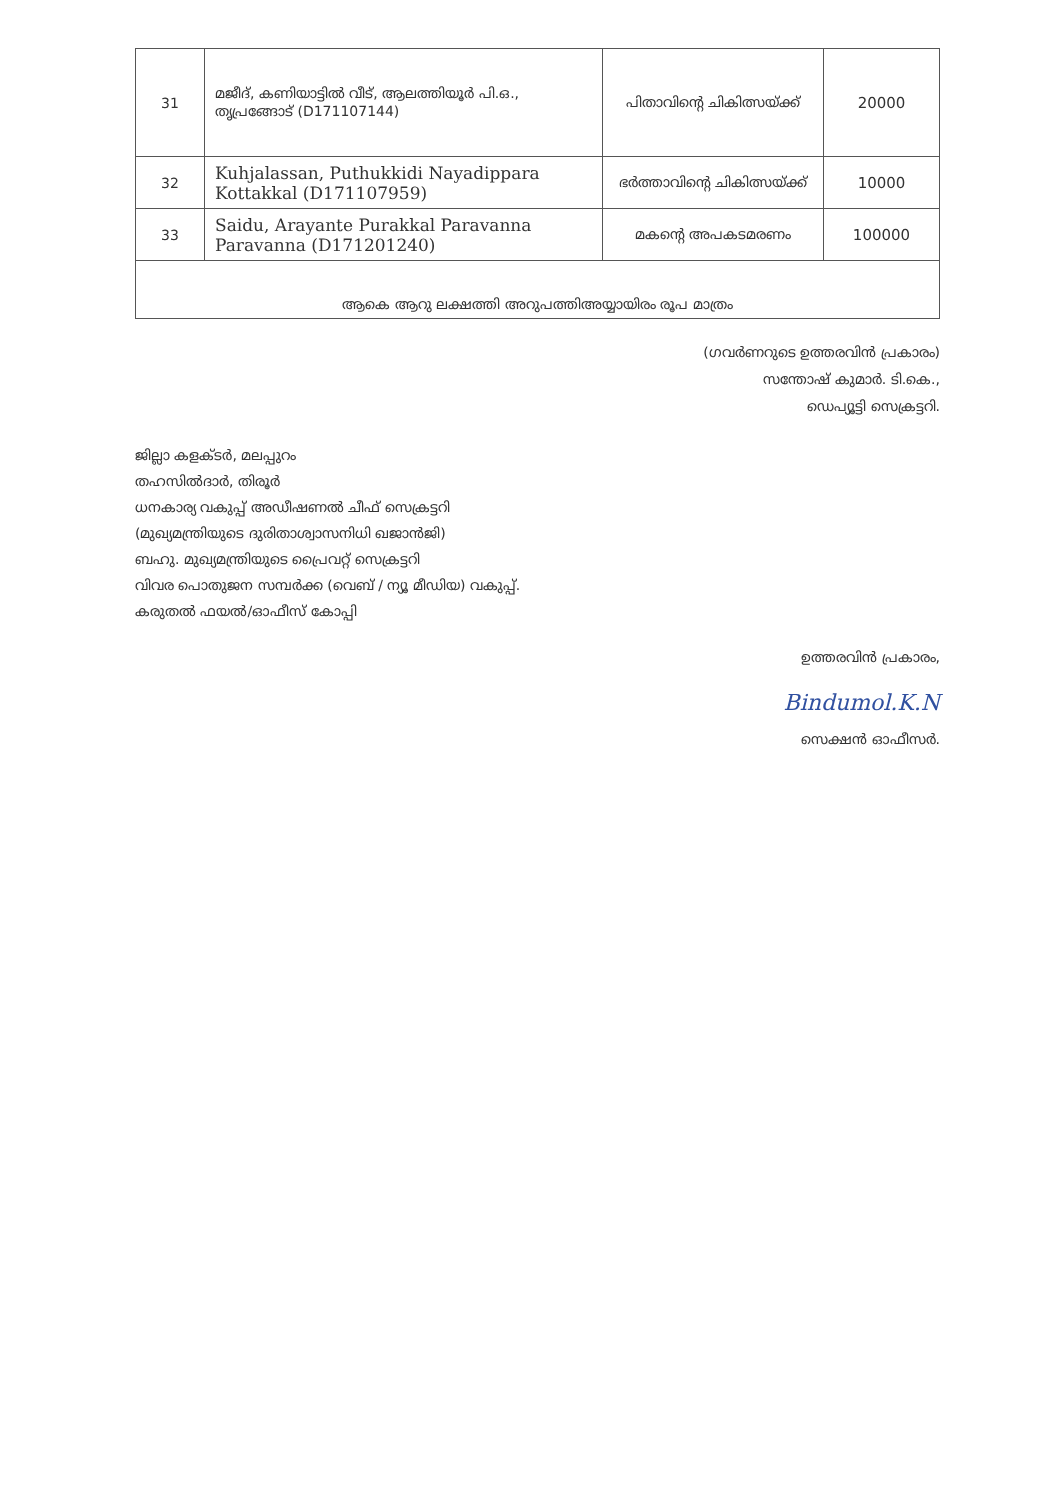| 31 | മജീദ്, കണിയാട്ടിൽ വീട്, ആലത്തിയൂർ പി.ഒ., തൃപ്രങ്ങോട് (D171107144) | പിതാവിന്റെ ചികിത്സയ്ക്ക് | 20000 |
| 32 | Kuhjalassan, Puthukkidi Nayadippara Kottakkal (D171107959) | ഭർത്താവിന്റെ ചികിത്സയ്ക്ക് | 10000 |
| 33 | Saidu, Arayante Purakkal Paravanna Paravanna (D171201240) | മകന്റെ അപകടമരണം | 100000 |
| ആകെ ആറു ലക്ഷത്തി അറുപത്തിഅയ്യായിരം രൂപ മാത്രം | | | |
(ഗവർണറുടെ ഉത്തരവിൻ പ്രകാരം)
സന്തോഷ് കുമാർ. ടി.കെ.,
ഡെപ്യൂട്ടി സെക്രട്ടറി.
ജില്ലാ കളക്ടർ, മലപ്പുറം
തഹസിൽദാർ, തിരൂർ
ധനകാര്യ വകുപ്പ് അഡീഷണൽ ചീഫ് സെക്രട്ടറി
(മുഖ്യമന്ത്രിയുടെ ദുരിതാശ്വാസനിധി ഖജാൻജി)
ബഹു. മുഖ്യമന്ത്രിയുടെ പ്രൈവറ്റ് സെക്രട്ടറി
വിവര പൊതുജന സമ്പർക്ക (വെബ് / ന്യൂ മീഡിയ) വകുപ്പ്.
കരുതൽ ഫയൽ/ഓഫീസ് കോപ്പി
ഉത്തരവിൻ പ്രകാരം,
Bindumol.K.N
സെക്ഷൻ ഓഫീസർ.